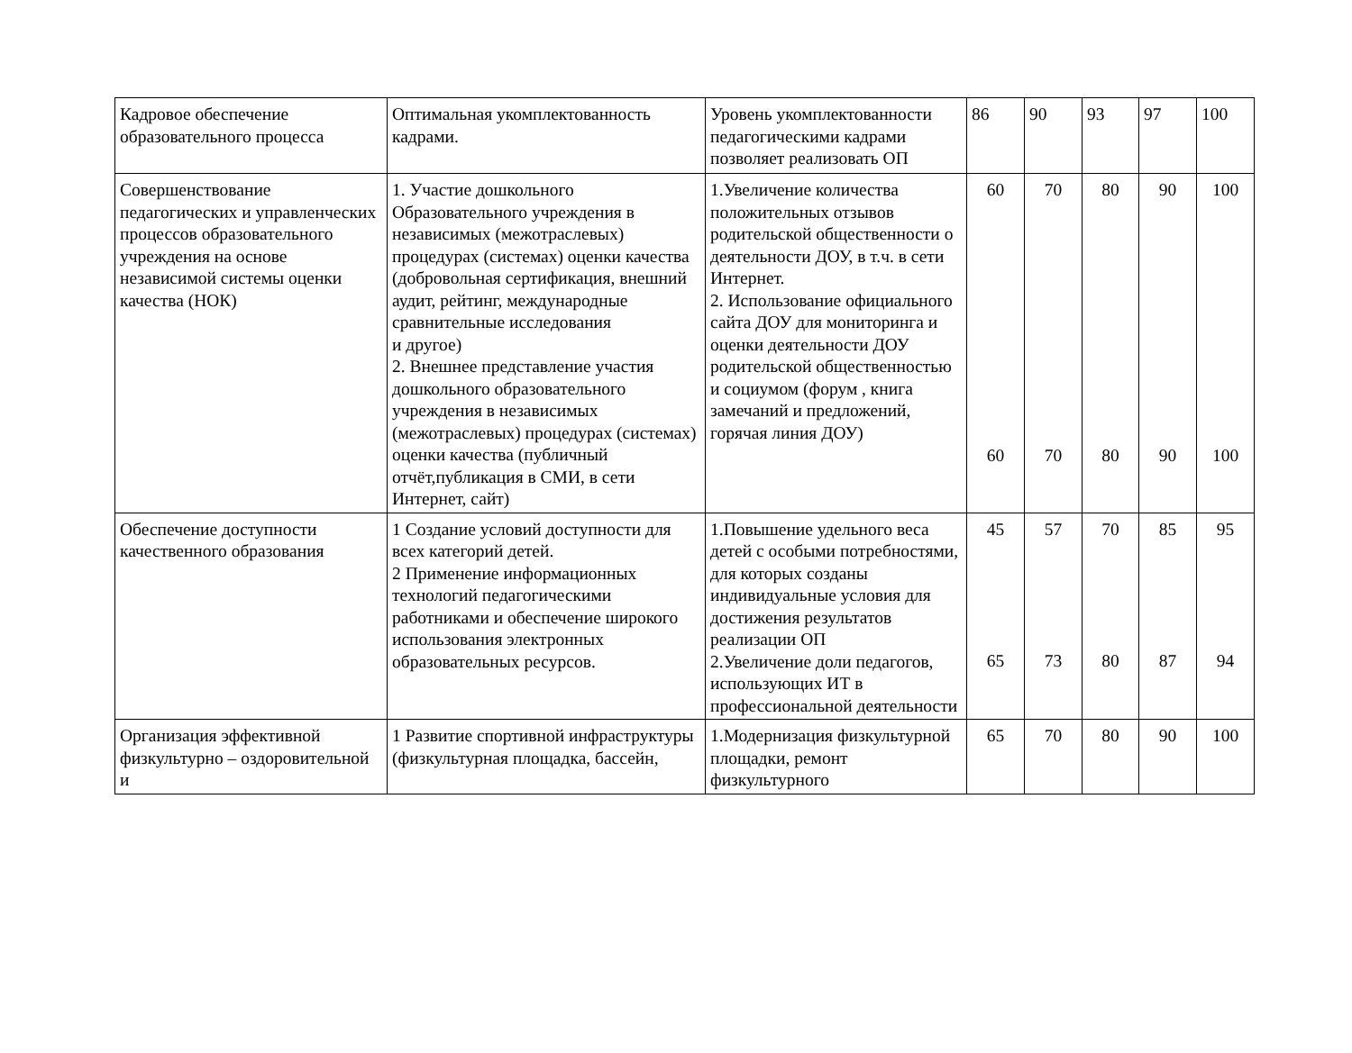| Кадровое обеспечение образовательного процесса | Оптимальная укомплектованность кадрами. | Уровень укомплектованности педагогическими кадрами позволяет реализовать ОП | 86 | 90 | 93 | 97 | 100 |
| Совершенствование педагогических и управленческих процессов образовательного учреждения на основе независимой системы оценки качества (НОК) | 1. Участие дошкольного Образовательного учреждения в независимых (межотраслевых) процедурах (системах) оценки качества (добровольная сертификация, внешний аудит, рейтинг, международные сравнительные исследования и другое) 2. Внешнее представление участия дошкольного образовательного учреждения в независимых (межотраслевых) процедурах (системах) оценки качества (публичный отчёт,публикация в СМИ, в сети Интернет, сайт) | 1.Увеличение количества положительных отзывов родительской общественности о деятельности ДОУ, в т.ч. в сети Интернет. 2. Использование официального сайта ДОУ для мониторинга и оценки деятельности ДОУ родительской общественностью и социумом (форум , книга замечаний и предложений, горячая линия ДОУ) | 60 60 | 70 70 | 80 80 | 90 90 | 100 100 |
| Обеспечение доступности качественного образования | 1 Создание условий доступности для всех категорий детей. 2 Применение информационных технологий педагогическими работниками и обеспечение широкого использования электронных образовательных ресурсов. | 1.Повышение удельного веса детей с особыми потребностями, для которых созданы индивидуальные условия для достижения результатов реализации ОП 2.Увеличение доли педагогов, использующих ИТ в профессиональной деятельности | 45 65 | 57 73 | 70 80 | 85 87 | 95 94 |
| Организация эффективной физкультурно – оздоровительной и | 1 Развитие спортивной инфраструктуры (физкультурная площадка, бассейн, | 1.Модернизация физкультурной площадки, ремонт физкультурного | 65 | 70 | 80 | 90 | 100 |